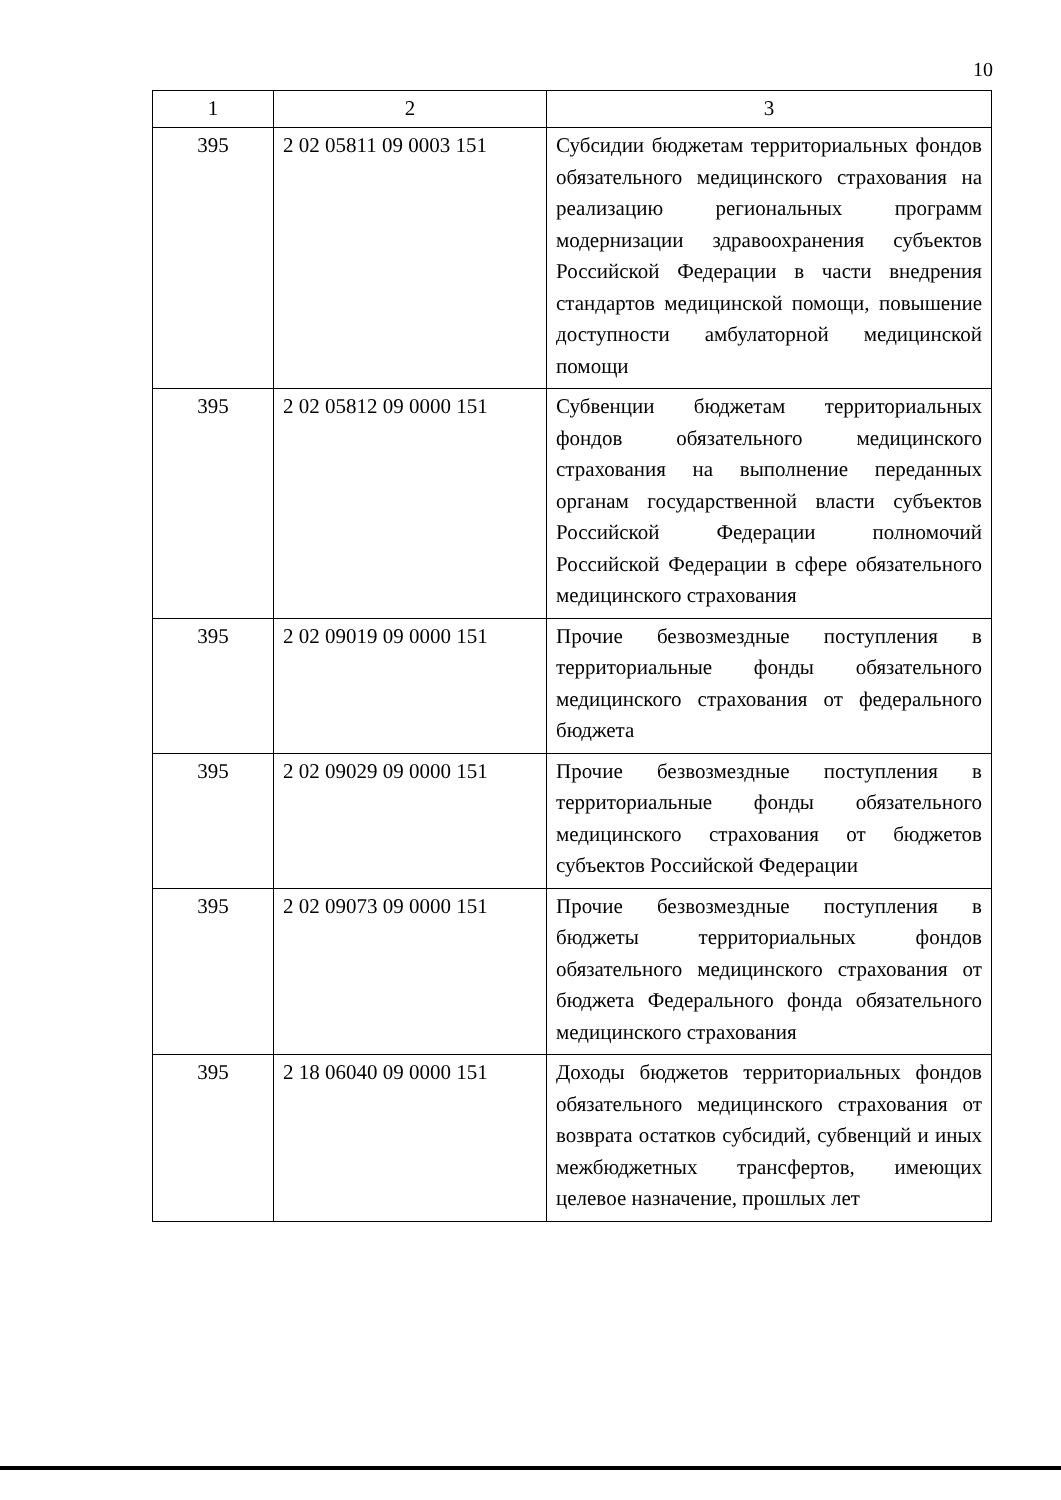10
| 1 | 2 | 3 |
| --- | --- | --- |
| 395 | 2 02 05811 09 0003 151 | Субсидии бюджетам территориальных фондов обязательного медицинского страхования на реализацию региональных программ модернизации здравоохранения субъектов Российской Федерации в части внедрения стандартов медицинской помощи, повышение доступности амбулаторной медицинской помощи |
| 395 | 2 02 05812 09 0000 151 | Субвенции бюджетам территориальных фондов обязательного медицинского страхования на выполнение переданных органам государственной власти субъектов Российской Федерации полномочий Российской Федерации в сфере обязательного медицинского страхования |
| 395 | 2 02 09019 09 0000 151 | Прочие безвозмездные поступления в территориальные фонды обязательного медицинского страхования от федерального бюджета |
| 395 | 2 02 09029 09 0000 151 | Прочие безвозмездные поступления в территориальные фонды обязательного медицинского страхования от бюджетов субъектов Российской Федерации |
| 395 | 2 02 09073 09 0000 151 | Прочие безвозмездные поступления в бюджеты территориальных фондов обязательного медицинского страхования от бюджета Федерального фонда обязательного медицинского страхования |
| 395 | 2 18 06040 09 0000 151 | Доходы бюджетов территориальных фондов обязательного медицинского страхования от возврата остатков субсидий, субвенций и иных межбюджетных трансфертов, имеющих целевое назначение, прошлых лет |